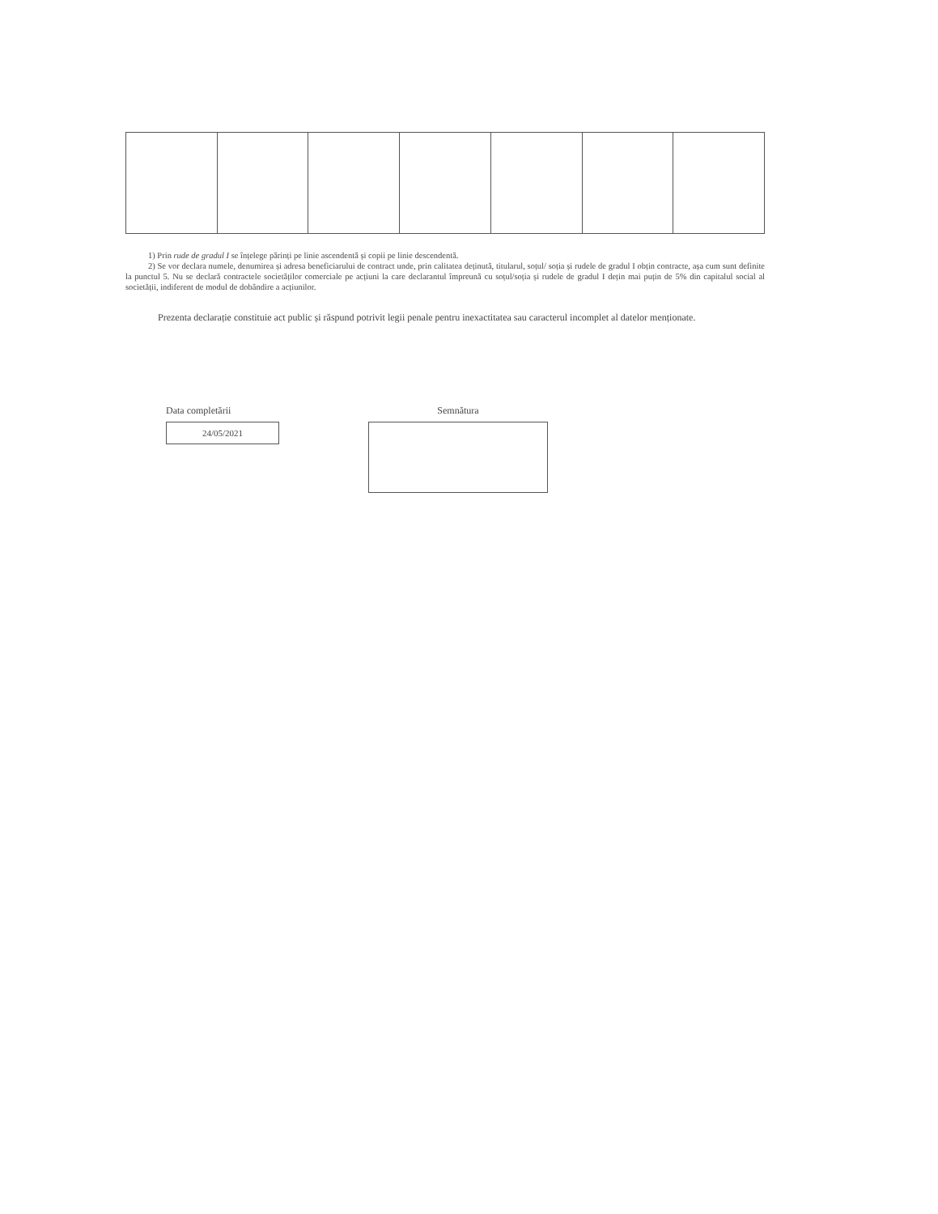1) Prin rude de gradul I se înțelege părinți pe linie ascendentă și copii pe linie descendentă.
2) Se vor declara numele, denumirea și adresa beneficiarului de contract unde, prin calitatea deținută, titularul, soțul/ soția și rudele de gradul I obțin contracte, așa cum sunt definite la punctul 5. Nu se declară contractele societăților comerciale pe acțiuni la care declarantul împreună cu soțul/soția și rudele de gradul I dețin mai puțin de 5% din capitalul social al societății, indiferent de modul de dobândire a acțiunilor.
Prezenta declarație constituie act public și răspund potrivit legii penale pentru inexactitatea sau caracterul incomplet al datelor menționate.
Data completării
24/05/2021
Semnătura